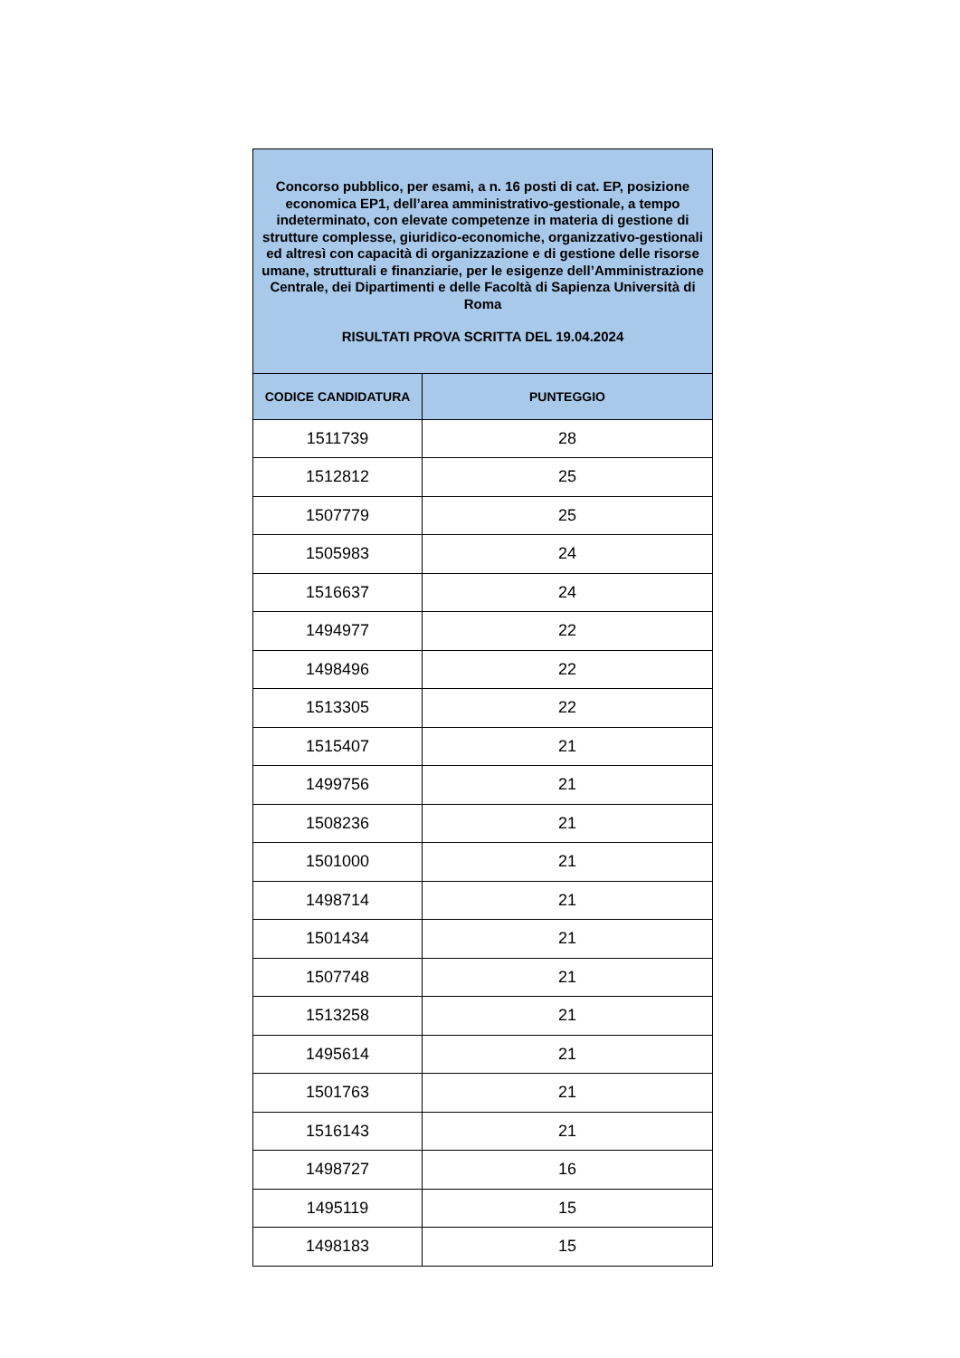| Concorso pubblico, per esami, a n. 16 posti di cat. EP, posizione economica EP1, dell’area amministrativo-gestionale, a tempo indeterminato, con elevate competenze in materia di gestione di strutture complesse, giuridico-economiche, organizzativo-gestionali ed altresì con capacità di organizzazione e di gestione delle risorse umane, strutturali e finanziarie, per le esigenze dell’Amministrazione Centrale, dei Dipartimenti e delle Facoltà di Sapienza Università di Roma RISULTATI PROVA SCRITTA DEL 19.04.2024 | |
| CODICE CANDIDATURA | PUNTEGGIO |
| 1511739 | 28 |
| 1512812 | 25 |
| 1507779 | 25 |
| 1505983 | 24 |
| 1516637 | 24 |
| 1494977 | 22 |
| 1498496 | 22 |
| 1513305 | 22 |
| 1515407 | 21 |
| 1499756 | 21 |
| 1508236 | 21 |
| 1501000 | 21 |
| 1498714 | 21 |
| 1501434 | 21 |
| 1507748 | 21 |
| 1513258 | 21 |
| 1495614 | 21 |
| 1501763 | 21 |
| 1516143 | 21 |
| 1498727 | 16 |
| 1495119 | 15 |
| 1498183 | 15 |